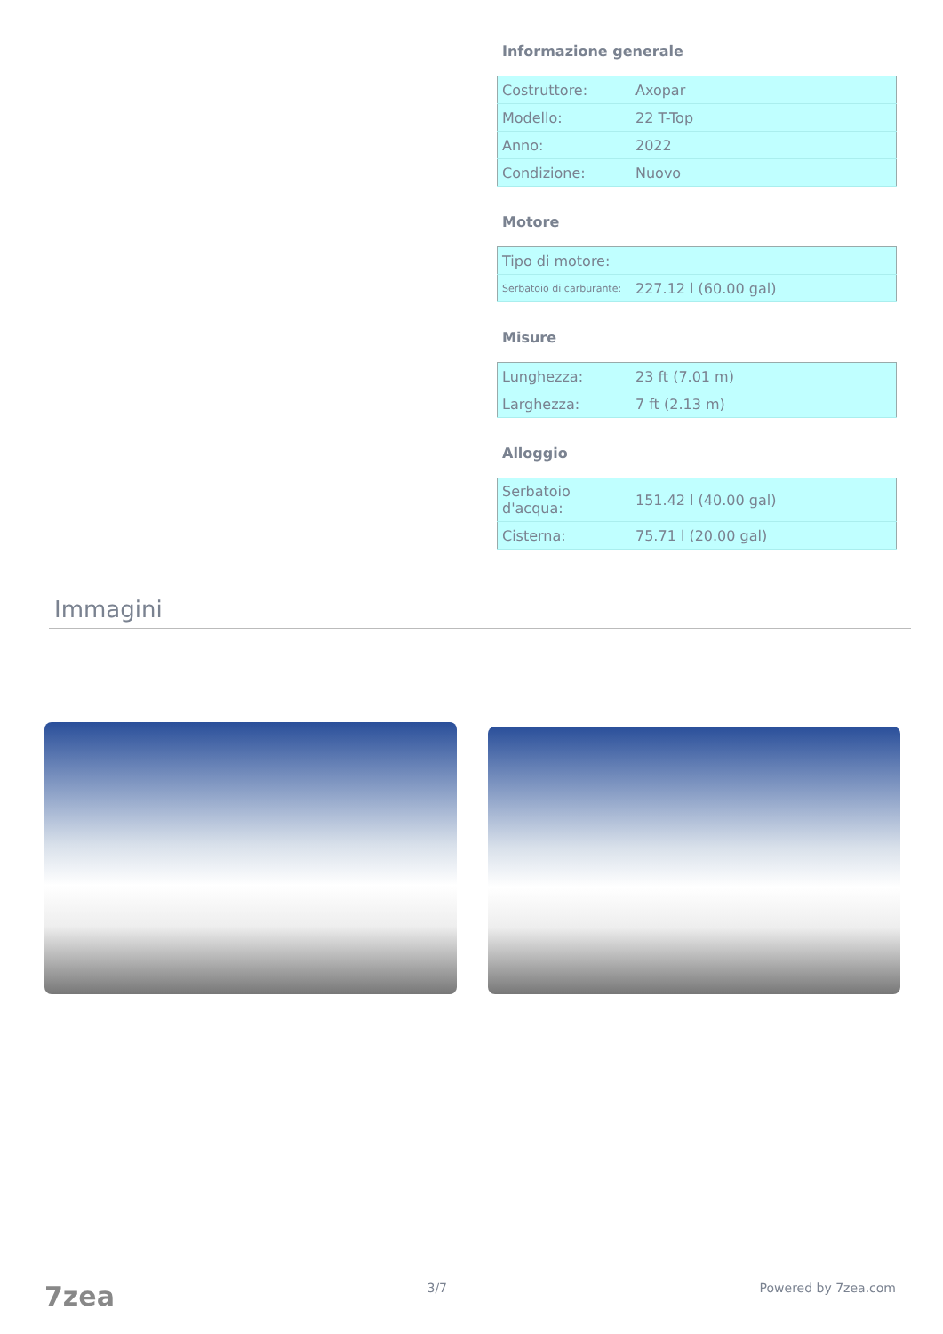Informazione generale
| Costruttore: | Axopar |
| Modello: | 22 T-Top |
| Anno: | 2022 |
| Condizione: | Nuovo |
Motore
| Tipo di motore: | |
| Serbatoio di carburante: | 227.12 l (60.00 gal) |
Misure
| Lunghezza: | 23 ft (7.01 m) |
| Larghezza: | 7 ft (2.13 m) |
Alloggio
| Serbatoio d'acqua: | 151.42 l (40.00 gal) |
| Cisterna: | 75.71 l (20.00 gal) |
Immagini
7zea 3/7 Powered by 7zea.com